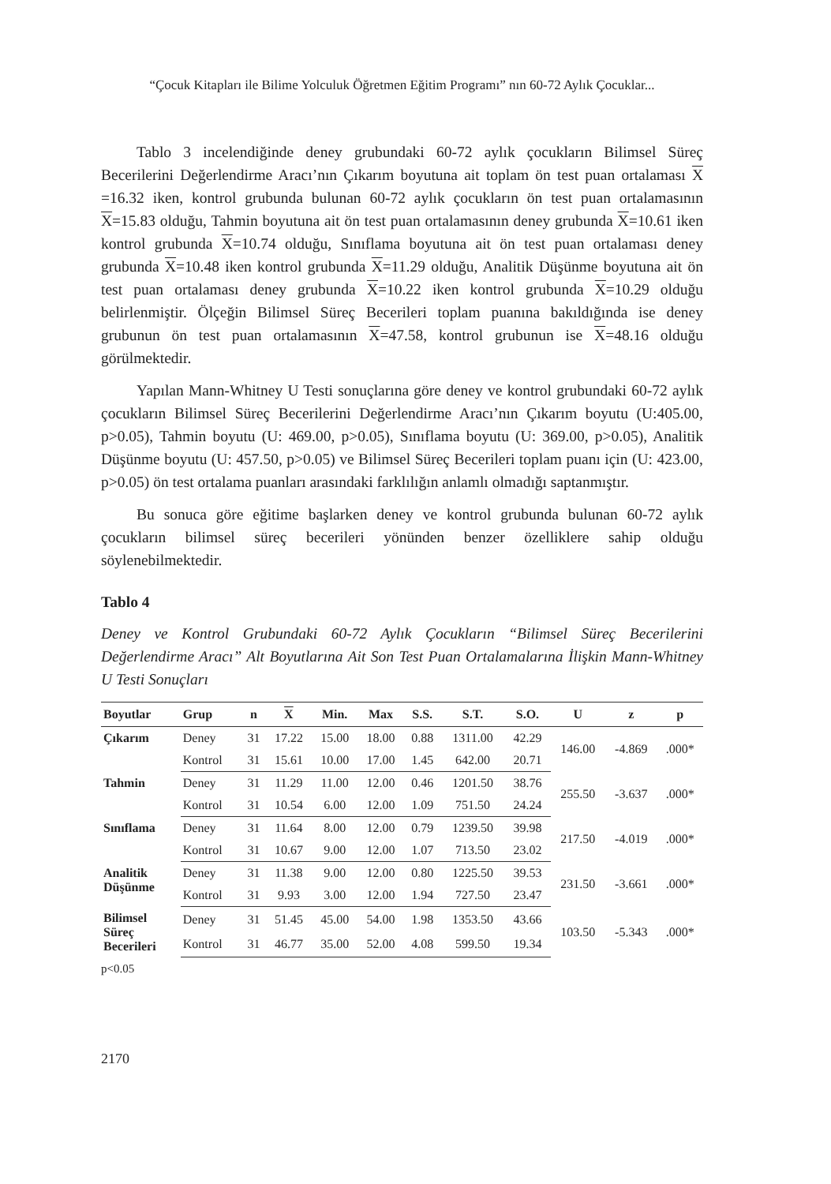“Çocuk Kitapları ile Bilime Yolculuk Öğretmen Eğitim Programı” nın 60-72 Aylık Çocuklar...
Tablo 3 incelendiğinde deney grubundaki 60-72 aylık çocukların Bilimsel Süreç Becerilerini Değerlendirme Aracı’nın Çıkarım boyutuna ait toplam ön test puan ortalaması X =16.32 iken, kontrol grubunda bulunan 60-72 aylık çocukların ön test puan ortalamasının X=15.83 olduğu, Tahmin boyutuna ait ön test puan ortalamasının deney grubunda X=10.61 iken kontrol grubunda X=10.74 olduğu, Sınıflama boyutuna ait ön test puan ortalaması deney grubunda X=10.48 iken kontrol grubunda X=11.29 olduğu, Analitik Düşünme boyutuna ait ön test puan ortalaması deney grubunda X=10.22 iken kontrol grubunda X=10.29 olduğu belirlenmiştir. Ölçeğin Bilimsel Süreç Becerileri toplam puanına bakıldığında ise deney grubunun ön test puan ortalamasının X=47.58, kontrol grubunun ise X=48.16 olduğu görülmektedir.
Yapılan Mann-Whitney U Testi sonuçlarına göre deney ve kontrol grubundaki 60-72 aylık çocukların Bilimsel Süreç Becerilerini Değerlendirme Aracı’nın Çıkarım boyutu (U:405.00, p>0.05), Tahmin boyutu (U: 469.00, p>0.05), Sınıflama boyutu (U: 369.00, p>0.05), Analitik Düşünme boyutu (U: 457.50, p>0.05) ve Bilimsel Süreç Becerileri toplam puanı için (U: 423.00, p>0.05) ön test ortalama puanları arasındaki farklılığın anlamlı olmadığı saptanmıştır.
Bu sonuca göre eğitime başlarken deney ve kontrol grubunda bulunan 60-72 aylık çocukların bilimsel süreç becerileri yönünden benzer özelliklere sahip olduğu söylenebilmektedir.
Tablo 4
Deney ve Kontrol Grubundaki 60-72 Aylık Çocukların “Bilimsel Süreç Becerilerini Değerlendirme Aracı” Alt Boyutlarına Ait Son Test Puan Ortalamalarına İlişkin Mann-Whitney U Testi Sonuçları
| Boyutlar | Grup | n | X | Min. | Max | S.S. | S.T. | S.O. | U | z | p |
| --- | --- | --- | --- | --- | --- | --- | --- | --- | --- | --- | --- |
| Çıkarım | Deney | 31 | 17.22 | 15.00 | 18.00 | 0.88 | 1311.00 | 42.29 | 146.00 | -4.869 | .000* |
| | Kontrol | 31 | 15.61 | 10.00 | 17.00 | 1.45 | 642.00 | 20.71 | | | |
| Tahmin | Deney | 31 | 11.29 | 11.00 | 12.00 | 0.46 | 1201.50 | 38.76 | 255.50 | -3.637 | .000* |
| | Kontrol | 31 | 10.54 | 6.00 | 12.00 | 1.09 | 751.50 | 24.24 | | | |
| Sınıflama | Deney | 31 | 11.64 | 8.00 | 12.00 | 0.79 | 1239.50 | 39.98 | 217.50 | -4.019 | .000* |
| | Kontrol | 31 | 10.67 | 9.00 | 12.00 | 1.07 | 713.50 | 23.02 | | | |
| Analitik Düşünme | Deney | 31 | 11.38 | 9.00 | 12.00 | 0.80 | 1225.50 | 39.53 | 231.50 | -3.661 | .000* |
| | Kontrol | 31 | 9.93 | 3.00 | 12.00 | 1.94 | 727.50 | 23.47 | | | |
| Bilimsel Süreç Becerileri | Deney | 31 | 51.45 | 45.00 | 54.00 | 1.98 | 1353.50 | 43.66 | 103.50 | -5.343 | .000* |
| | Kontrol | 31 | 46.77 | 35.00 | 52.00 | 4.08 | 599.50 | 19.34 | | | |
p<0.05
2170